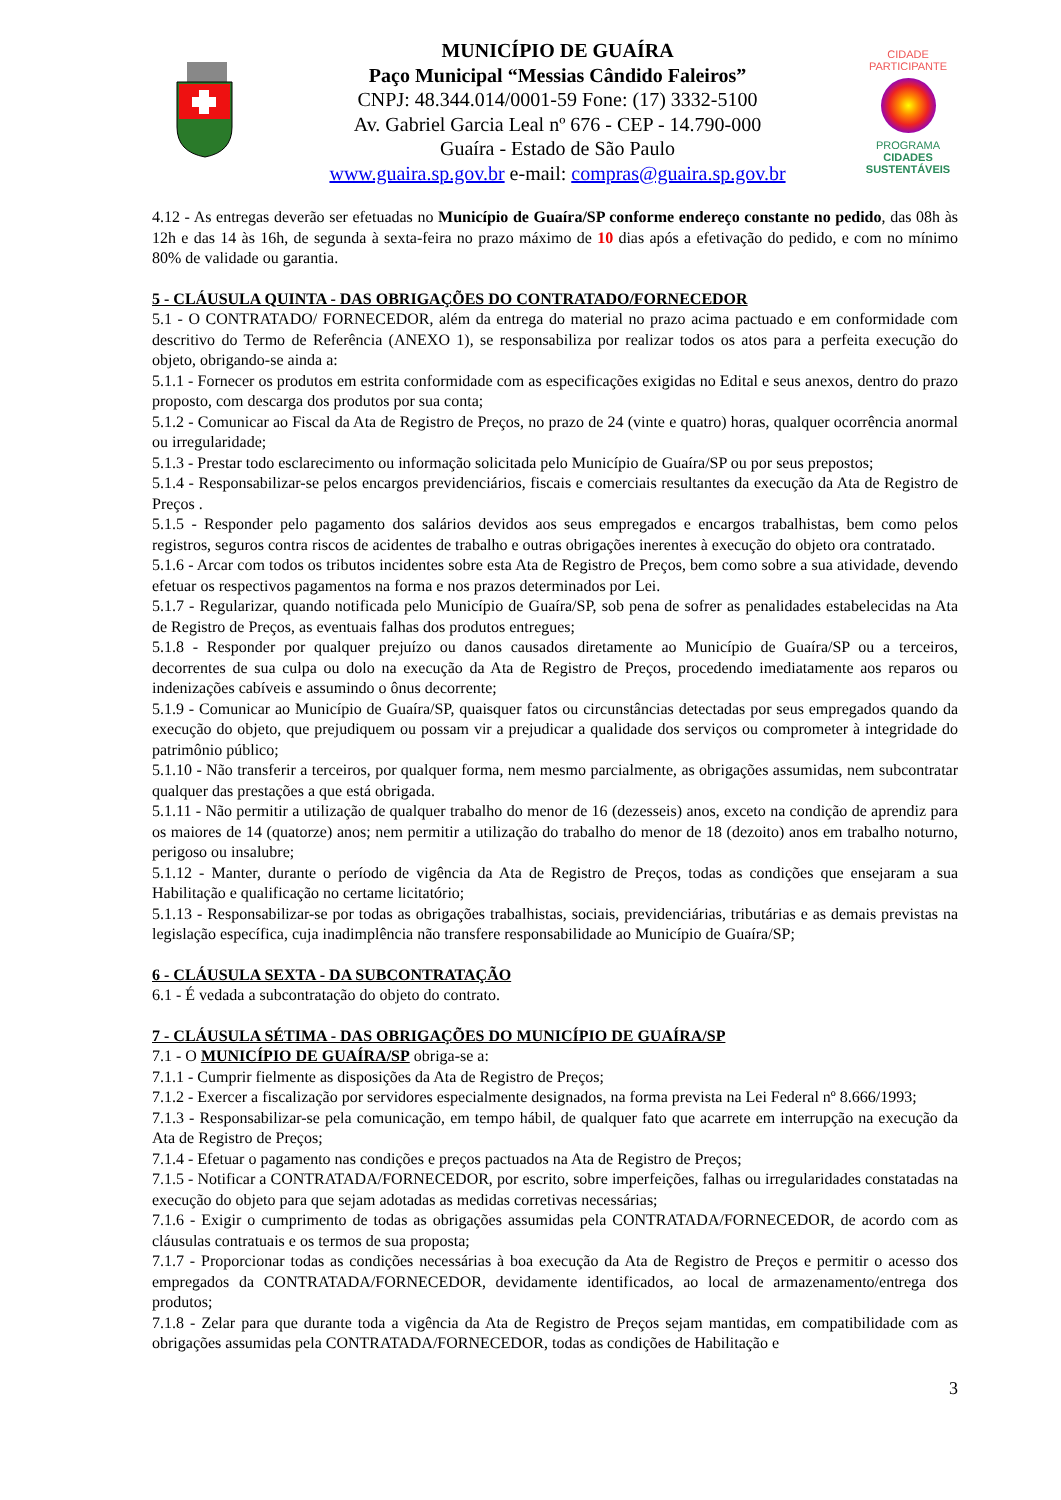MUNICÍPIO DE GUAÍRA
Paço Municipal “Messias Cândido Faleiros”
CNPJ: 48.344.014/0001-59 Fone: (17) 3332-5100
Av. Gabriel Garcia Leal nº 676 - CEP - 14.790-000
Guaíra - Estado de São Paulo
www.guaira.sp.gov.br e-mail: compras@guaira.sp.gov.br
CIDADE PARTICIPANTE
PROGRAMA
CIDADES
SUSTENTÁVEIS
4.12 - As entregas deverão ser efetuadas no Município de Guaíra/SP conforme endereço constante no pedido, das 08h às 12h e das 14 às 16h, de segunda à sexta-feira no prazo máximo de 10 dias após a efetivação do pedido, e com no mínimo 80% de validade ou garantia.
5 - CLÁUSULA QUINTA - DAS OBRIGAÇÕES DO CONTRATADO/FORNECEDOR
5.1 - O CONTRATADO/ FORNECEDOR, além da entrega do material no prazo acima pactuado e em conformidade com descritivo do Termo de Referência (ANEXO 1), se responsabiliza por realizar todos os atos para a perfeita execução do objeto, obrigando-se ainda a:
5.1.1 - Fornecer os produtos em estrita conformidade com as especificações exigidas no Edital e seus anexos, dentro do prazo proposto, com descarga dos produtos por sua conta;
5.1.2 - Comunicar ao Fiscal da Ata de Registro de Preços, no prazo de 24 (vinte e quatro) horas, qualquer ocorrência anormal ou irregularidade;
5.1.3 - Prestar todo esclarecimento ou informação solicitada pelo Município de Guaíra/SP ou por seus prepostos;
5.1.4 - Responsabilizar-se pelos encargos previdenciários, fiscais e comerciais resultantes da execução da Ata de Registro de Preços .
5.1.5 - Responder pelo pagamento dos salários devidos aos seus empregados e encargos trabalhistas, bem como pelos registros, seguros contra riscos de acidentes de trabalho e outras obrigações inerentes à execução do objeto ora contratado.
5.1.6 - Arcar com todos os tributos incidentes sobre esta Ata de Registro de Preços, bem como sobre a sua atividade, devendo efetuar os respectivos pagamentos na forma e nos prazos determinados por Lei.
5.1.7 - Regularizar, quando notificada pelo Município de Guaíra/SP, sob pena de sofrer as penalidades estabelecidas na Ata de Registro de Preços, as eventuais falhas dos produtos entregues;
5.1.8 - Responder por qualquer prejuízo ou danos causados diretamente ao Município de Guaíra/SP ou a terceiros, decorrentes de sua culpa ou dolo na execução da Ata de Registro de Preços, procedendo imediatamente aos reparos ou indenizações cabíveis e assumindo o ônus decorrente;
5.1.9 - Comunicar ao Município de Guaíra/SP, quaisquer fatos ou circunstâncias detectadas por seus empregados quando da execução do objeto, que prejudiquem ou possam vir a prejudicar a qualidade dos serviços ou comprometer à integridade do patrimônio público;
5.1.10 - Não transferir a terceiros, por qualquer forma, nem mesmo parcialmente, as obrigações assumidas, nem subcontratar qualquer das prestações a que está obrigada.
5.1.11 - Não permitir a utilização de qualquer trabalho do menor de 16 (dezesseis) anos, exceto na condição de aprendiz para os maiores de 14 (quatorze) anos; nem permitir a utilização do trabalho do menor de 18 (dezoito) anos em trabalho noturno, perigoso ou insalubre;
5.1.12 - Manter, durante o período de vigência da Ata de Registro de Preços, todas as condições que ensejaram a sua Habilitação e qualificação no certame licitatório;
5.1.13 - Responsabilizar-se por todas as obrigações trabalhistas, sociais, previdenciárias, tributárias e as demais previstas na legislação específica, cuja inadimplência não transfere responsabilidade ao Município de Guaíra/SP;
6 - CLÁUSULA SEXTA - DA SUBCONTRATAÇÃO
6.1 - É vedada a subcontratação do objeto do contrato.
7 - CLÁUSULA SÉTIMA - DAS OBRIGAÇÕES DO MUNICÍPIO DE GUAÍRA/SP
7.1 - O MUNICÍPIO DE GUAÍRA/SP obriga-se a:
7.1.1 - Cumprir fielmente as disposições da Ata de Registro de Preços;
7.1.2 - Exercer a fiscalização por servidores especialmente designados, na forma prevista na Lei Federal nº 8.666/1993;
7.1.3 - Responsabilizar-se pela comunicação, em tempo hábil, de qualquer fato que acarrete em interrupção na execução da Ata de Registro de Preços;
7.1.4 - Efetuar o pagamento nas condições e preços pactuados na Ata de Registro de Preços;
7.1.5 - Notificar a CONTRATADA/FORNECEDOR, por escrito, sobre imperfeições, falhas ou irregularidades constatadas na execução do objeto para que sejam adotadas as medidas corretivas necessárias;
7.1.6 - Exigir o cumprimento de todas as obrigações assumidas pela CONTRATADA/FORNECEDOR, de acordo com as cláusulas contratuais e os termos de sua proposta;
7.1.7 - Proporcionar todas as condições necessárias à boa execução da Ata de Registro de Preços e permitir o acesso dos empregados da CONTRATADA/FORNECEDOR, devidamente identificados, ao local de armazenamento/entrega dos produtos;
7.1.8 - Zelar para que durante toda a vigência da Ata de Registro de Preços sejam mantidas, em compatibilidade com as obrigações assumidas pela CONTRATADA/FORNECEDOR, todas as condições de Habilitação e
3